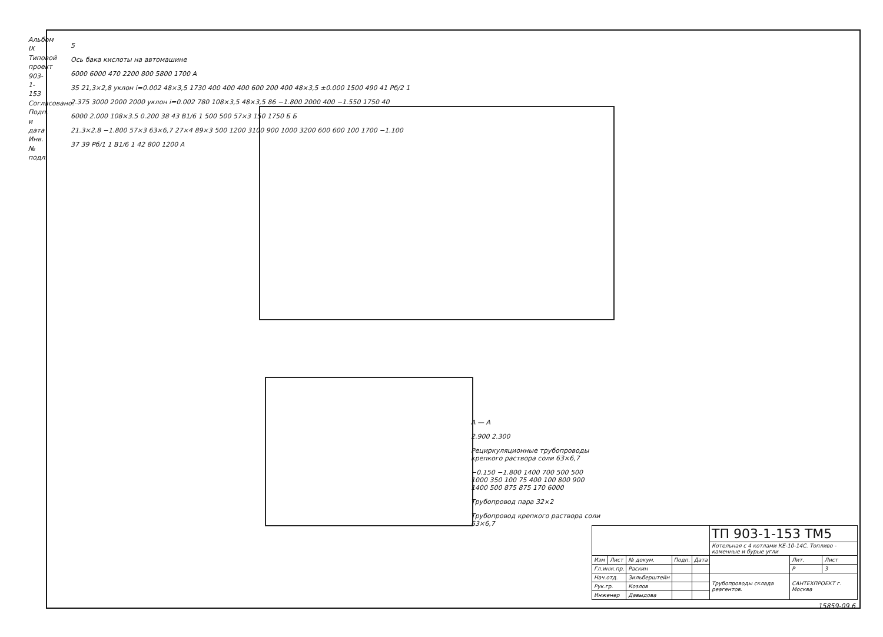Альбом IX
Типовой проект 903-1-153
Согласовано:
Подп. и дата
Инв. № подл.
5
Ось бака кислоты на автомашине
6000 6000 470 2200 800 5800 1700 А
35 21,3×2,8 уклон i=0.002 48×3,5 1730 400 400 400 600 200 400 48×3,5 ±0.000 1500 490 41 Рб/2 1
2.375 3000 2000 2000 уклон i=0.002 780 108×3,5 48×3,5 86 −1.800 2000 400 −1.550 1750 40
6000 2.000 108×3.5 0.200 38 43 В1/6 1 500 500 57×3 150 1750 Б Б
21.3×2.8 −1.800 57×3 63×6,7 27×4 89×3 500 1200 3100 900 1000 3200 600 600 100 1700 −1.100
37 39 Рб/1 1 В1/6 1 42 800 1200 А
А — А
2.900 2.300
Рециркуляционные трубопроводы крепкого раствора соли 63×6,7
−0.150 −1.800 1400 700 500 500 1000 350 100 75 400 100 800 900 1400 500 875 875 170 6000
Трубопровод пара 32×2
Трубопровод крепкого раствора соли 63×6,7
| | | | | | ТП 903-1-153 ТМ5 | | |
| | | | | | Котельная с 4 котлами КЕ-10-14С. Топливо - каменные и бурые угли | | |
| Изм | Лист | № докум. | Подп. | Дата | | Лит. | Лист |
| Гл.инж.пр. | | Раскин | | | | Р | 3 |
| Нач.отд. | | Зильберштейн | | | Трубопроводы склада реагентов. | САНТЕХПРОЕКТ г. Москва | |
| Рук.гр. | | Козлов | | | | | |
| Инженер | | Давыдова | | | | | |
15859-09 6